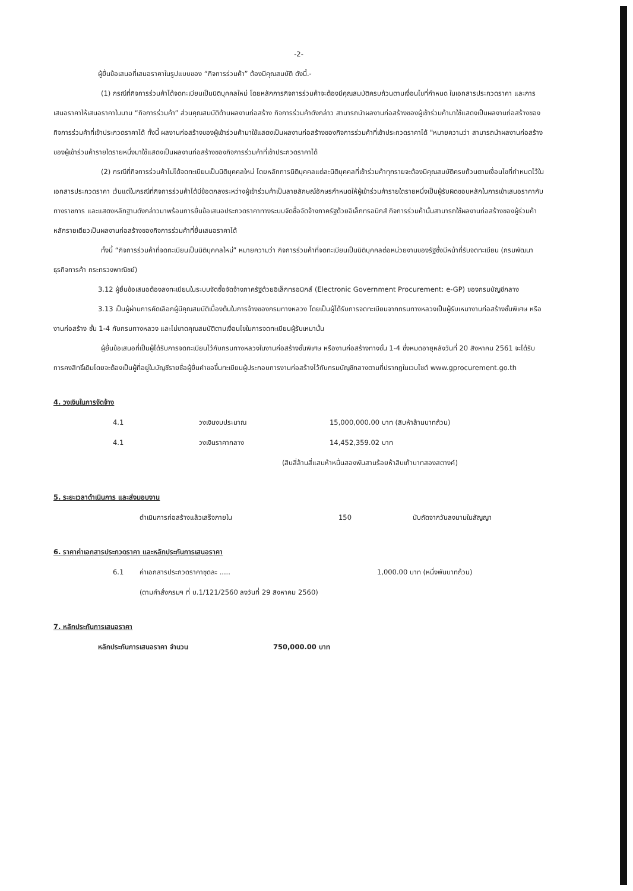-2-
ผู้ยื่นข้อเสนอที่เสนอราคาในรูปแบบของ “กิจการร่วมค้า” ต้องมีคุณสมบัติ ดังนี้.-
(1) กรณีที่กิจการร่วมค้าได้จดทะเบียนเป็นนิติบุคคลใหม่ โดยหลักการกิจการร่วมค้าจะต้องมีคุณสมบัติครบถ้วนตามเงื่อนไขที่กำหนด ในเอกสารประกวดราคา และการเสนอราคาให้เสนอราคาในนาม “กิจการร่วมค้า” ส่วนคุณสมบัติด้านผลงานก่อสร้าง กิจการร่วมค้าดังกล่าว สามารถนำผลงานก่อสร้างของผู้เข้าร่วมค้ามาใช้แสดงเป็นผลงานก่อสร้างของกิจการร่วมค้าที่เข้าประกวดราคาได้ ทั้งนี้ ผลงานก่อสร้างของผู้เข้าร่วมค้ามาใช้แสดงเป็นผลงานก่อสร้างของกิจการร่วมค้าที่เข้าประกวดราคาได้ "หมายความว่า สามารถนำผลงานก่อสร้างของผู้เข้าร่วมค้ารายใดรายหนึ่งมาใช้แสดงเป็นผลงานก่อสร้างของกิจการร่วมค้าที่เข้าประกวดราคาได้
(2) กรณีที่กิจการร่วมค้าไม่ได้จดทะเบียนเป็นนิติบุคคลใหม่ โดยหลักการนิติบุคคลแต่ละนิติบุคคลที่เข้าร่วมค้าทุกรายจะต้องมีคุณสมบัติครบถ้วนตามเงื่อนไขที่กำหนดไว้ในเอกสารประกวดราคา เว้นแต่ในกรณีที่กิจการร่วมค้าได้มีข้อตกลงระหว่างผู้เข้าร่วมค้าเป็นลายลักษณ์อักษรกำหนดให้ผู้เข้าร่วมค้ารายใดรายหนึ่งเป็นผู้รับผิดชอบหลักในการเข้าเสนอราคากับทางราชการ และแสดงหลักฐานดังกล่าวมาพร้อมการยื่นข้อเสนอประกวดราคาทางระบบจัดซื้อจัดจ้างภาครัฐด้วยอิเล็กทรอนิกส์ กิจการร่วมค้านั้นสามารถใช้ผลงานก่อสร้างของผู้ร่วมค้าหลักรายเดียวเป็นผลงานก่อสร้างของกิจการร่วมค้าที่ยื่นเสนอราคาได้
ทั้งนี้ “กิจการร่วมค้าที่จดทะเบียนเป็นนิติบุคคลใหม่” หมายความว่า กิจการร่วมค้าที่จดทะเบียนเป็นนิติบุคคลต่อหน่วยงานของรัฐซึ่งมีหน้าที่รับจดทะเบียน (กรมพัฒนาธุรกิจการค้า กระทรวงพาณิชย์)
3.12 ผู้ยื่นข้อเสนอต้องลงทะเบียนในระบบจัดซื้อจัดจ้างภาครัฐด้วยอิเล็กทรอนิกส์ (Electronic Government Procurement: e-GP) ของกรมบัญชีกลาง
3.13 เป็นผู้ผ่านการคัดเลือกผู้มีคุณสมบัติเบื้องต้นในการจ้างของกรมทางหลวง โดยเป็นผู้ได้รับการจดทะเบียนจากกรมทางหลวงเป็นผู้รับเหมางานก่อสร้างชั้นพิเศษ หรืองานก่อสร้าง ชั้น 1-4 กับกรมทางหลวง และไม่ขาดคุณสมบัติตามเงื่อนไขในการจดทะเบียนผู้รับเหมานั้น
ผู้ยื่นข้อเสนอที่เป็นผู้ได้รับการจดทะเบียนไว้กับกรมทางหลวงในงานก่อสร้างชั้นพิเศษ หรืองานก่อสร้างทางชั้น 1-4 ซึ่งหมดอายุหลังวันที่ 20 สิงหาคม 2561 จะได้รับการคงสิทธิ์เดิมโดยจะต้องเป็นผู้ที่อยู่ในบัญชีรายชื่อผู้ยื่นคำขอขึ้นทะเบียนผู้ประกอบการงานก่อสร้างไว้กับกรมบัญชีกลางตามที่ปรากฏในเวบไซต์ www.gprocurement.go.th
4. วงเงินในการจัดจ้าง
4.1 วงเงินงบประมาณ 15,000,000.00 บาท (สิบห้าล้านบาทถ้วน)
4.1 วงเงินราคากลาง 14,452,359.02 บาท
(สิบสี่ล้านสี่แสนห้าหมื่นสองพันสามร้อยห้าสิบเก้าบาทสองสตางค์)
5. ระยะเวลาดำเนินการ และส่งมอบงาน
ดำเนินการก่อสร้างแล้วเสร็จภายใน 150 นับถัดจากวันลงนามในสัญญา
6. ราคาค่าเอกสารประกวดราคา และหลักประกันการเสนอราคา
6.1 ค่าเอกสารประกวดราคาชุดละ ..... 1,000.00 บาท (หนึ่งพันบาทถ้วน)
(ตามคำสั่งกรมฯ ที่ บ.1/121/2560 ลงวันที่ 29 สิงหาคม 2560)
7. หลักประกันการเสนอราคา
หลักประกันการเสนอราคา จำนวน 750,000.00 บาท